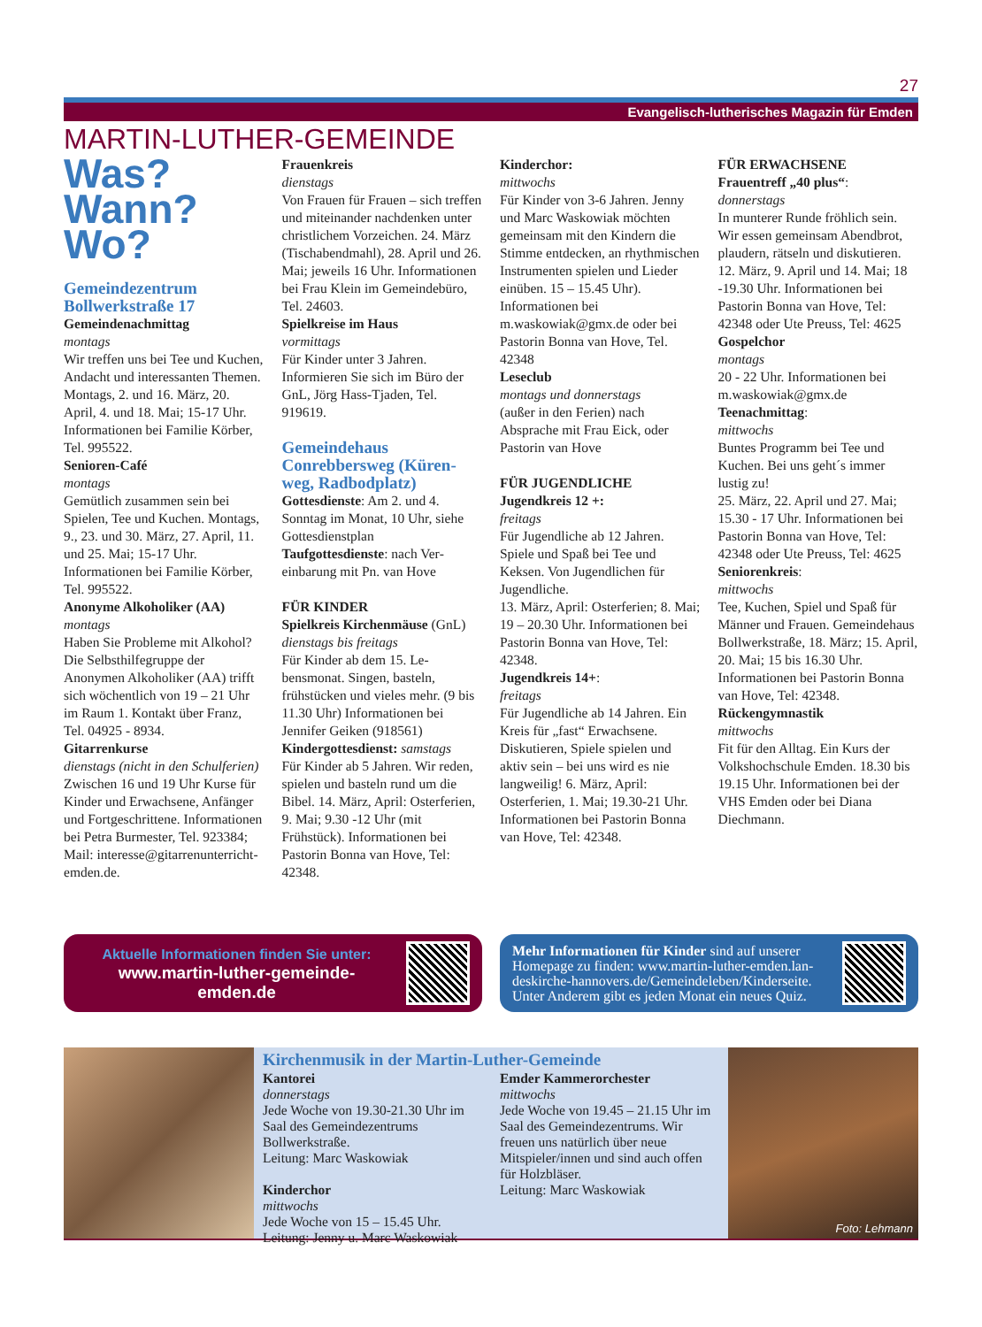27
Evangelisch-lutherisches Magazin für Emden
MARTIN-LUTHER-GEMEINDE
Was?
Wann?
Wo?
Gemeindezentrum Bollwerkstraße 17
Gemeindenachmittag
montags
Wir treffen uns bei Tee und Kuchen, Andacht und interes­santen Themen. Montags, 2. und 16. März, 20. April, 4. und 18. Mai; 15-17 Uhr. Informa­tionen bei Familie Körber, Tel. 995522.
Senioren-Café
montags
Gemütlich zusammen sein bei Spielen, Tee und Kuchen. Mon­tags, 9., 23. und 30. März, 27. April, 11. und 25. Mai; 15-17 Uhr. Informationen bei Familie Körber, Tel. 995522.
Anonyme Alkoholiker (AA)
montags
Haben Sie Probleme mit Alko­hol? Die Selbsthilfegruppe der Anonymen Alkoholiker (AA) trifft sich wöchentlich von 19 – 21 Uhr im Raum 1. Kontakt über Franz, Tel. 04925 - 8934.
Gitarrenkurse
dienstags (nicht in den Schul­ferien)
Zwischen 16 und 19 Uhr Kurse für Kinder und Erwachsene, Anfänger und Fortgeschrit­tene. Informationen bei Petra Burmester, Tel. 923384; Mail: interesse@gitarrenunter­richt-emden.de.
Frauenkreis
dienstags
Von Frauen für Frauen – sich treffen und miteinander nachdenken unter christlichem Vorzeichen. 24. März (Tisch­abendmahl), 28. April und 26. Mai; jeweils 16 Uhr. Informationen bei Frau Klein im Gemeindebüro, Tel. 24603.
Spielkreise im Haus
vormittags
Für Kinder unter 3 Jahren. Informieren Sie sich im Büro der GnL, Jörg Hass-Tjaden, Tel. 919619.
Gemeindehaus Conrebbersweg (Küren­weg, Radbodplatz)
Gottesdienste: Am 2. und 4. Sonntag im Monat, 10 Uhr, siehe Gottesdienstplan
Taufgottesdienste: nach Ver­einbarung mit Pn. van Hove
FÜR KINDER
Spielkreis Kirchenmäuse (GnL)
dienstags bis freitags
Für Kinder ab dem 15. Le­bensmonat. Singen, basteln, frühstücken und vieles mehr. (9 bis 11.30 Uhr) Informa­tionen bei Jennifer Geiken (918561)
Kindergottesdienst: samstags
Für Kinder ab 5 Jahren. Wir reden, spielen und basteln rund um die Bibel. 14. März, April: Osterferien, 9. Mai; 9.30 -12 Uhr (mit Frühstück). Informa­tionen bei Pastorin Bonna van Hove, Tel: 42348.
Kinderchor:
mittwochs
Für Kinder von 3-6 Jahren. Jenny und Marc Waskowiak möchten gemeinsam mit den Kindern die Stimme entdecken, an rhythmischen Instrumenten spielen und Lieder einüben. 15 – 15.45 Uhr). Informationen bei m.waskowiak@gmx.de oder bei Pastorin Bonna van Hove, Tel. 42348
Leseclub
montags und donnerstags
(außer in den Ferien) nach Absprache mit Frau Eick, oder Pastorin van Hove
FÜR JUGENDLICHE
Jugendkreis 12 +:
freitags
Für Jugendliche ab 12 Jahren. Spiele und Spaß bei Tee und Keksen. Von Jugendlichen für Jugendliche.
13. März, April: Osterferien; 8. Mai; 19 – 20.30 Uhr. Infor­mationen bei Pastorin Bonna van Hove, Tel: 42348.
Jugendkreis 14+:
freitags
Für Jugendliche ab 14 Jahren. Ein Kreis für „fast“ Erwachse­ne. Diskutieren, Spiele spielen und aktiv sein – bei uns wird es nie langweilig! 6. März, April: Osterferien, 1. Mai; 19.30-21 Uhr. Informationen bei Pastorin Bonna van Hove, Tel: 42348.
FÜR ERWACHSENE
Frauentreff „40 plus“:
donnerstags
In munterer Runde fröhlich sein. Wir essen gemeinsam Abendbrot, plaudern, rätseln und diskutieren. 12. März, 9. April und 14. Mai; 18 -19.30 Uhr. Informationen bei Pastorin Bonna van Hove, Tel: 42348 oder Ute Preuss, Tel: 4625
Gospelchor
montags
20 - 22 Uhr. Informationen bei m.waskowiak@gmx.de
Teenachmittag:
mittwochs
Buntes Programm bei Tee und Kuchen. Bei uns geht´s immer lustig zu!
25. März, 22. April und 27. Mai; 15.30 - 17 Uhr. Informationen bei Pastorin Bonna van Hove, Tel: 42348 oder Ute Preuss, Tel: 4625
Seniorenkreis:
mittwochs
Tee, Kuchen, Spiel und Spaß für Männer und Frauen. Ge­meindehaus Bollwerkstraße, 18. März; 15. April, 20. Mai; 15 bis 16.30 Uhr. Informationen bei Pastorin Bonna van Hove, Tel: 42348.
Rückengymnastik
mittwochs
Fit für den Alltag. Ein Kurs der Volkshochschule Emden. 18.30 bis 19.15 Uhr. Informationen bei der VHS Emden oder bei Diana Diechmann.
Aktuelle Informationen finden Sie unter:
www.martin-luther-gemeinde-
emden.de
Mehr Informationen für Kinder sind auf unserer Homepage zu finden: www.martin-luther-emden.lan­deskirche-hannovers.de/Gemeindeleben/Kinderseite. Unter Anderem gibt es jeden Monat ein neues Quiz.
Kirchenmusik in der Martin-Luther-Gemeinde
Kantorei
donnerstags
Jede Woche von 19.30-21.30 Uhr im Saal des Gemeindezentrums Bollwerkstraße.
Leitung: Marc Waskowiak
Kinderchor
mittwochs
Jede Woche von 15 – 15.45 Uhr.
Leitung: Jenny u. Marc Waskowiak
Emder Kammerorchester
mittwochs
Jede Woche von 19.45 – 21.15 Uhr im Saal des Gemeindezen­trums. Wir freuen uns natürlich über neue Mitspieler/innen und sind auch offen für Holzbläser.
Leitung: Marc Waskowiak
Foto: Lehmann